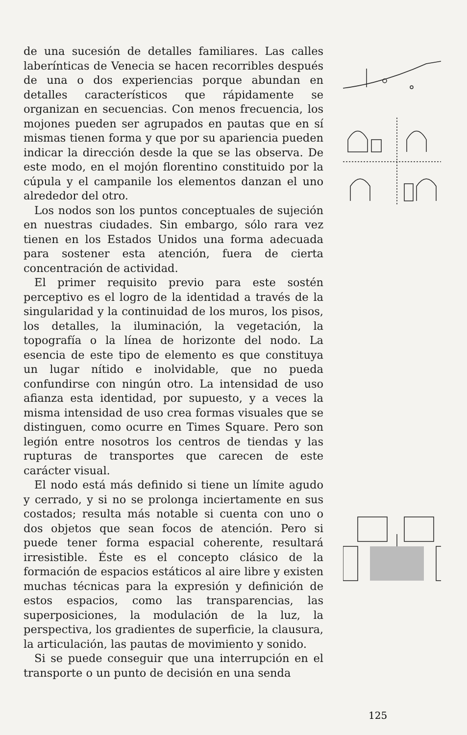de una sucesión de detalles familiares. Las calles laberínticas de Venecia se hacen recorribles después de una o dos experiencias porque abundan en detalles característicos que rápidamente se organizan en secuencias. Con menos frecuencia, los mojones pueden ser agrupados en pautas que en sí mismas tienen forma y que por su apariencia pueden indicar la dirección desde la que se las observa. De este modo, en el mojón florentino constituido por la cúpula y el campanile los elementos danzan el uno alrededor del otro.
Los nodos son los puntos conceptuales de sujeción en nuestras ciudades. Sin embargo, sólo rara vez tienen en los Estados Unidos una forma adecuada para sostener esta atención, fuera de cierta concentración de actividad.
El primer requisito previo para este sostén perceptivo es el logro de la identidad a través de la singularidad y la continuidad de los muros, los pisos, los detalles, la iluminación, la vegetación, la topografía o la línea de horizonte del nodo. La esencia de este tipo de elemento es que constituya un lugar nítido e inolvidable, que no pueda confundirse con ningún otro. La intensidad de uso afianza esta identidad, por supuesto, y a veces la misma intensidad de uso crea formas visuales que se distinguen, como ocurre en Times Square. Pero son legión entre nosotros los centros de tiendas y las rupturas de transportes que carecen de este carácter visual.
El nodo está más definido si tiene un límite agudo y cerrado, y si no se prolonga inciertamente en sus costados; resulta más notable si cuenta con uno o dos objetos que sean focos de atención. Pero si puede tener forma espacial coherente, resultará irresistible. Éste es el concepto clásico de la formación de espacios estáticos al aire libre y existen muchas técnicas para la expresión y definición de estos espacios, como las transparencias, las superposiciones, la modulación de la luz, la perspectiva, los gradientes de superficie, la clausura, la articulación, las pautas de movimiento y sonido.
Si se puede conseguir que una interrupción en el transporte o un punto de decisión en una senda
125